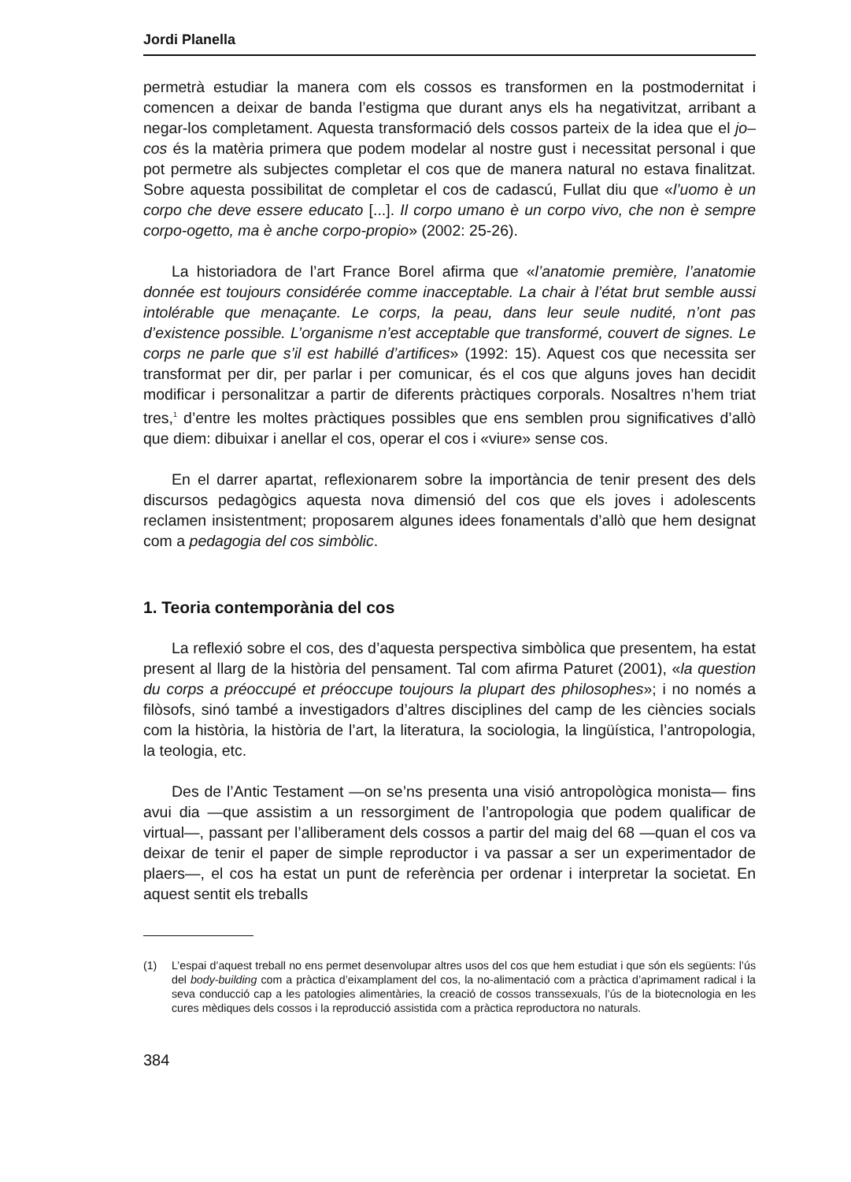Jordi Planella
permetrà estudiar la manera com els cossos es transformen en la postmodernitat i comencen a deixar de banda l’estigma que durant anys els ha negativitzat, arribant a negar-los completament. Aquesta transformació dels cossos parteix de la idea que el jo–cos és la matèria primera que podem modelar al nostre gust i necessitat personal i que pot permetre als subjectes completar el cos que de manera natural no estava finalitzat. Sobre aquesta possibilitat de completar el cos de cadascú, Fullat diu que «l’uomo è un corpo che deve essere educato [...]. Il corpo umano è un corpo vivo, che non è sempre corpo-ogetto, ma è anche corpo-propio» (2002: 25-26).
La historiadora de l’art France Borel afirma que «l’anatomie première, l’anatomie donnée est toujours considérée comme inacceptable. La chair à l’état brut semble aussi intolérable que menaçante. Le corps, la peau, dans leur seule nudité, n’ont pas d’existence possible. L’organisme n’est acceptable que transformé, couvert de signes. Le corps ne parle que s’il est habillé d’artifices» (1992: 15). Aquest cos que necessita ser transformat per dir, per parlar i per comunicar, és el cos que alguns joves han decidit modificar i personalitzar a partir de diferents pràctiques corporals. Nosaltres n’hem triat tres,<sup>1</sup> d’entre les moltes pràctiques possibles que ens semblen prou significatives d’allò que diem: dibuixar i anellar el cos, operar el cos i «viure» sense cos.
En el darrer apartat, reflexionarem sobre la importància de tenir present des dels discursos pedagògics aquesta nova dimensió del cos que els joves i adolescents reclamen insistentment; proposarem algunes idees fonamentals d’allò que hem designat com a pedagogia del cos simbòlic.
1. Teoria contemporània del cos
La reflexió sobre el cos, des d’aquesta perspectiva simbòlica que presentem, ha estat present al llarg de la història del pensament. Tal com afirma Paturet (2001), «la question du corps a préoccupé et préoccupe toujours la plupart des philosophes»; i no només a filòsofs, sinó també a investigadors d’altres disciplines del camp de les ciències socials com la història, la història de l’art, la literatura, la sociologia, la lingüística, l’antropologia, la teologia, etc.
Des de l’Antic Testament —on se’ns presenta una visió antropològica monista— fins avui dia —que assistim a un ressorgiment de l’antropologia que podem qualificar de virtual—, passant per l’alliberament dels cossos a partir del maig del 68 —quan el cos va deixar de tenir el paper de simple reproductor i va passar a ser un experimentador de plaers—, el cos ha estat un punt de referència per ordenar i interpretar la societat. En aquest sentit els treballs
(1) L’espai d’aquest treball no ens permet desenvolupar altres usos del cos que hem estudiat i que són els següents: l’ús del body-building com a pràctica d’eixamplament del cos, la no-alimentació com a pràctica d’aprimament radical i la seva conducció cap a les patologies alimentàries, la creació de cossos transsexuals, l’ús de la biotecnologia en les cures mèdiques dels cossos i la reproducció assistida com a pràctica reproductora no naturals.
384